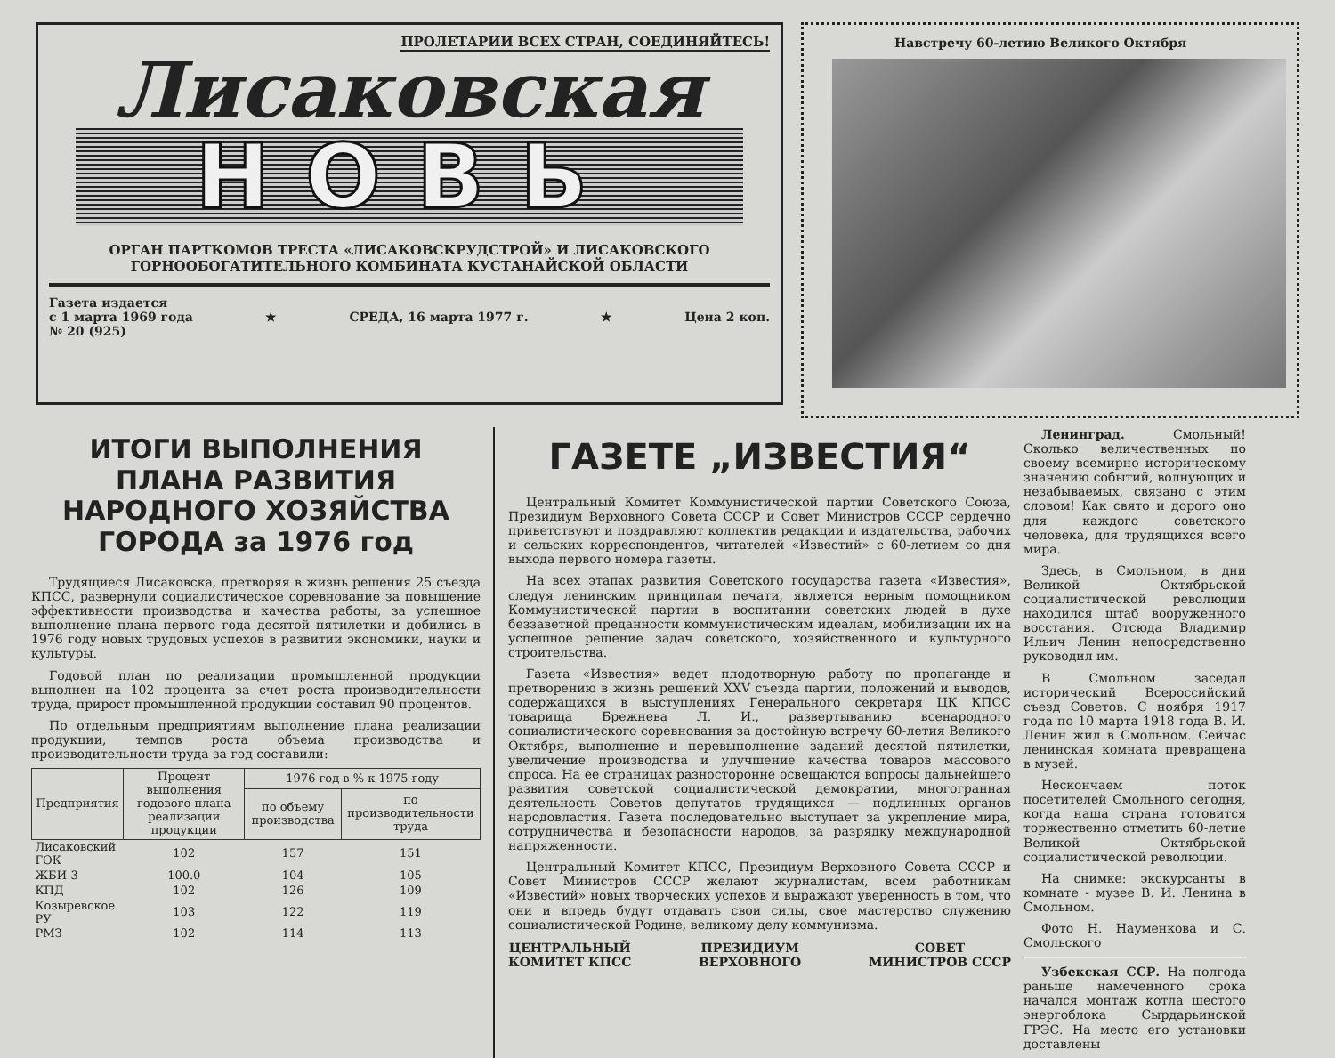ПРОЛЕТАРИИ ВСЕХ СТРАН, СОЕДИНЯЙТЕСЬ!
Лисаковская
НОВЬ
ОРГАН ПАРТКОМОВ ТРЕСТА «ЛИСАКОВСКРУДСТРОЙ» И ЛИСАКОВСКОГО
ГОРНООБОГАТИТЕЛЬНОГО КОМБИНАТА КУСТАНАЙСКОЙ ОБЛАСТИ
Газета издается
с 1 марта 1969 года
№ 20 (925)
★ СРЕДА, 16 марта 1977 г. ★ Цена 2 коп.
Навстречу 60-летию Великого Октября
ИТОГИ ВЫПОЛНЕНИЯ ПЛАНА РАЗВИТИЯ НАРОДНОГО ХОЗЯЙСТВА ГОРОДА за 1976 год
Трудящиеся Лисаковска, претворяя в жизнь решения 25 съезда КПСС, развернули социалистическое соревнование за повышение эффективности производства и качества работы, за успешное выполнение плана первого года десятой пятилетки и добились в 1976 году новых трудовых успехов в развитии экономики, науки и культуры.
Годовой план по реализации промышленной продукции выполнен на 102 процента за счет роста производительности труда, прирост промышленной продукции составил 90 процентов.
По отдельным предприятиям выполнение плана реализации продукции, темпов роста объема производства и производительности труда за год составили:
| Предприятия | Процент выполнения годового плана реализации продукции | 1976 год в % к 1975 году | |
| --- | --- | --- | --- |
| | | по объему производства | по производительности труда |
| Лисаковский ГОК | 102 | 157 | 151 |
| ЖБИ-3 | 100.0 | 104 | 105 |
| КПД | 102 | 126 | 109 |
| Козыревское РУ | 103 | 122 | 119 |
| РМЗ | 102 | 114 | 113 |
ГАЗЕТЕ „ИЗВЕСТИЯ“
Центральный Комитет Коммунистической партии Советского Союза, Президиум Верховного Совета СССР и Совет Министров СССР сердечно приветствуют и поздравляют коллектив редакции и издательства, рабочих и сельских корреспондентов, читателей «Известий» с 60-летием со дня выхода первого номера газеты.
На всех этапах развития Советского государства газета «Известия», следуя ленинским принципам печати, является верным помощником Коммунистической партии в воспитании советских людей в духе беззаветной преданности коммунистическим идеалам, мобилизации их на успешное решение задач советского, хозяйственного и культурного строительства.
Газета «Известия» ведет плодотворную работу по пропаганде и претворению в жизнь решений XXV съезда партии, положений и выводов, содержащихся в выступлениях Генерального секретаря ЦК КПСС товарища Брежнева Л. И., развертыванию всенародного социалистического соревнования за достойную встречу 60-летия Великого Октября, выполнение и перевыполнение заданий десятой пятилетки, увеличение производства и улучшение качества товаров массового спроса. На ее страницах разносторонне освещаются вопросы дальнейшего развития советской социалистической демократии, многогранная деятельность Советов депутатов трудящихся — подлинных органов народовластия. Газета последовательно выступает за укрепление мира, сотрудничества и безопасности народов, за разрядку международной напряженности.
Центральный Комитет КПСС, Президиум Верховного Совета СССР и Совет Министров СССР желают журналистам, всем работникам «Известий» новых творческих успехов и выражают уверенность в том, что они и впредь будут отдавать свои силы, свое мастерство служению социалистической Родине, великому делу коммунизма.
ЦЕНТРАЛЬНЫЙ
КОМИТЕТ КПСС
ПРЕЗИДИУМ
ВЕРХОВНОГО
СОВЕТ
МИНИСТРОВ СССР
Ленинград. Смольный! Сколько величественных по своему всемирно историческому значению событий, волнующих и незабываемых, связано с этим словом! Как свято и дорого оно для каждого советского человека, для трудящихся всего мира.
Здесь, в Смольном, в дни Великой Октябрьской социалистической революции находился штаб вооруженного восстания. Отсюда Владимир Ильич Ленин непосредственно руководил им.
В Смольном заседал исторический Всероссийский съезд Советов. С ноября 1917 года по 10 марта 1918 года В. И. Ленин жил в Смольном. Сейчас ленинская комната превращена в музей.
Нескончаем поток посетителей Смольного сегодня, когда наша страна готовится торжественно отметить 60-летие Великой Октябрьской социалистической революции.
На снимке: экскурсанты в комнате - музее В. И. Ленина в Смольном.
Фото Н. Науменкова и С. Смольского
Узбекская ССР. На полгода раньше намеченного срока начался монтаж котла шестого энергоблока Сырдарьинской ГРЭС. На место его установки доставлены